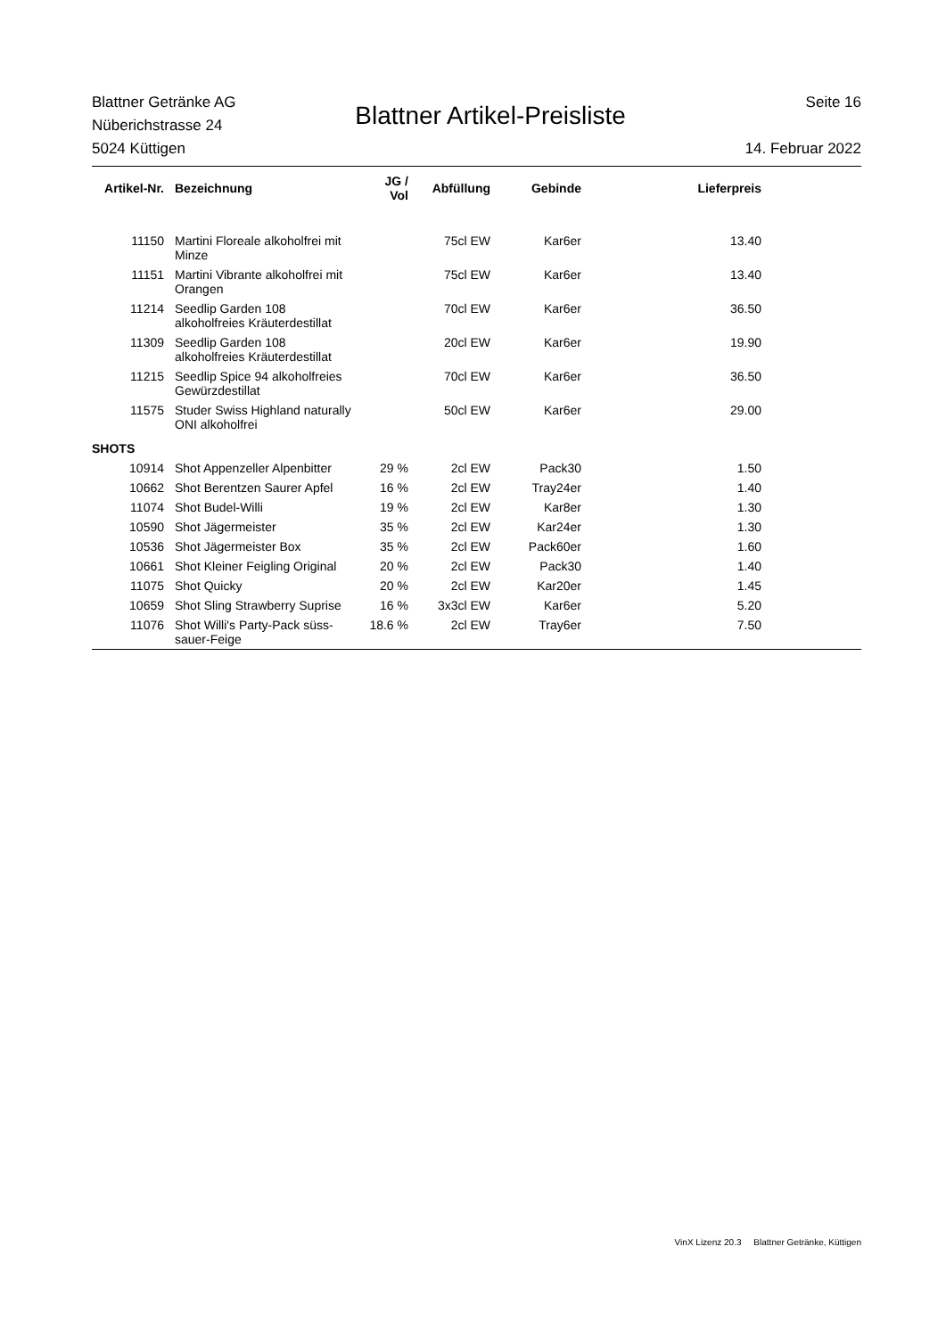Blattner Getränke AG
Nüberichstrasse 24
5024 Küttigen
Blattner Artikel-Preisliste
Seite 16
14. Februar 2022
| Artikel-Nr. | Bezeichnung | JG / Vol | Abfüllung | Gebinde | Lieferpreis | |
| --- | --- | --- | --- | --- | --- | --- |
| 11150 | Martini Floreale alkoholfrei mit Minze | | 75cl EW | Kar6er | 13.40 | |
| 11151 | Martini Vibrante alkoholfrei mit Orangen | | 75cl EW | Kar6er | 13.40 | |
| 11214 | Seedlip Garden 108 alkoholfreies Kräuterdestillat | | 70cl EW | Kar6er | 36.50 | |
| 11309 | Seedlip Garden 108 alkoholfreies Kräuterdestillat | | 20cl EW | Kar6er | 19.90 | |
| 11215 | Seedlip Spice 94 alkoholfreies Gewürzdestillat | | 70cl EW | Kar6er | 36.50 | |
| 11575 | Studer Swiss Highland naturally ONI alkoholfrei | | 50cl EW | Kar6er | 29.00 | |
| SHOTS | | | | | | |
| 10914 | Shot Appenzeller Alpenbitter | 29 % | 2cl EW | Pack30 | 1.50 | |
| 10662 | Shot Berentzen Saurer Apfel | 16 % | 2cl EW | Tray24er | 1.40 | |
| 11074 | Shot Budel-Willi | 19 % | 2cl EW | Kar8er | 1.30 | |
| 10590 | Shot Jägermeister | 35 % | 2cl EW | Kar24er | 1.30 | |
| 10536 | Shot Jägermeister Box | 35 % | 2cl EW | Pack60er | 1.60 | |
| 10661 | Shot Kleiner Feigling Original | 20 % | 2cl EW | Pack30 | 1.40 | |
| 11075 | Shot Quicky | 20 % | 2cl EW | Kar20er | 1.45 | |
| 10659 | Shot Sling Strawberry Suprise | 16 % | 3x3cl EW | Kar6er | 5.20 | |
| 11076 | Shot Willi's Party-Pack süss-sauer-Feige | 18.6 % | 2cl EW | Tray6er | 7.50 | |
VinX Lizenz 20.3 Blattner Getränke, Küttigen